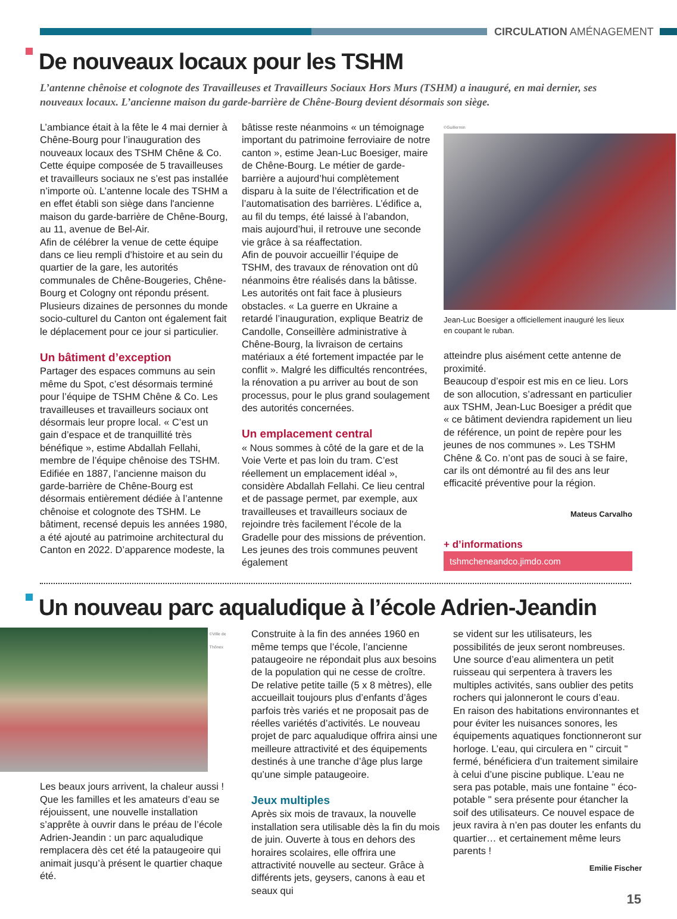CIRCULATION AMÉNAGEMENT
De nouveaux locaux pour les TSHM
L’antenne chênoise et colognote des Travailleuses et Travailleurs Sociaux Hors Murs (TSHM) a inauguré, en mai dernier, ses nouveaux locaux. L’ancienne maison du garde-barrière de Chêne-Bourg devient désormais son siège.
L’ambiance était à la fête le 4 mai dernier à Chêne-Bourg pour l’inauguration des nouveaux locaux des TSHM Chêne & Co. Cette équipe composée de 5 travailleuses et travailleurs sociaux ne s’est pas installée n’importe où. L’antenne locale des TSHM a en effet établi son siège dans l'ancienne maison du garde-barrière de Chêne-Bourg, au 11, avenue de Bel-Air.
Afin de célébrer la venue de cette équipe dans ce lieu rempli d’histoire et au sein du quartier de la gare, les autorités communales de Chêne-Bougeries, Chêne-Bourg et Cologny ont répondu présent. Plusieurs dizaines de personnes du monde socio-culturel du Canton ont également fait le déplacement pour ce jour si particulier.
Un bâtiment d’exception
Partager des espaces communs au sein même du Spot, c’est désormais terminé pour l’équipe de TSHM Chêne & Co. Les travailleuses et travailleurs sociaux ont désormais leur propre local. « C’est un gain d’espace et de tranquillité très bénéfique », estime Abdallah Fellahi, membre de l’équipe chênoise des TSHM.
Edifiée en 1887, l’ancienne maison du garde-barrière de Chêne-Bourg est désormais entièrement dédiée à l’antenne chênoise et colognote des TSHM. Le bâtiment, recensé depuis les années 1980, a été ajouté au patrimoine architectural du Canton en 2022. D’apparence modeste, la
bâtisse reste néanmoins « un témoignage important du patrimoine ferroviaire de notre canton », estime Jean-Luc Boesiger, maire de Chêne-Bourg. Le métier de garde-barrière a aujourd’hui complètement disparu à la suite de l’électrification et de l’automatisation des barrières. L’édifice a, au fil du temps, été laissé à l’abandon, mais aujourd’hui, il retrouve une seconde vie grâce à sa réaffectation.
Afin de pouvoir accueillir l’équipe de TSHM, des travaux de rénovation ont dû néanmoins être réalisés dans la bâtisse.
Les autorités ont fait face à plusieurs obstacles. « La guerre en Ukraine a retardé l’inauguration, explique Beatriz de Candolle, Conseillère administrative à Chêne-Bourg, la livraison de certains matériaux a été fortement impactée par le conflit ». Malgré les difficultés rencontrées, la rénovation a pu arriver au bout de son processus, pour le plus grand soulagement des autorités concernées.
Un emplacement central
« Nous sommes à côté de la gare et de la Voie Verte et pas loin du tram. C’est réellement un emplacement idéal », considère Abdallah Fellahi. Ce lieu central et de passage permet, par exemple, aux travailleuses et travailleurs sociaux de rejoindre très facilement l’école de la Gradelle pour des missions de prévention. Les jeunes des trois communes peuvent également
©Guillermin
Jean-Luc Boesiger a officiellement inauguré les lieux en coupant le ruban.
atteindre plus aisément cette antenne de proximité.
Beaucoup d’espoir est mis en ce lieu. Lors de son allocution, s’adressant en particulier aux TSHM, Jean-Luc Boesiger a prédit que « ce bâtiment deviendra rapidement un lieu de référence, un point de repère pour les jeunes de nos communes ». Les TSHM Chêne & Co. n’ont pas de souci à se faire, car ils ont démontré au fil des ans leur efficacité préventive pour la région.
Mateus Carvalho
+ d’informations
tshmcheneandco.jimdo.com
Un nouveau parc aqualudique à l’école Adrien-Jeandin
©Ville de Thônex
Les beaux jours arrivent, la chaleur aussi ! Que les familles et les amateurs d’eau se réjouissent, une nouvelle installation s’apprête à ouvrir dans le préau de l’école Adrien-Jeandin : un parc aqualudique remplacera dès cet été la pataugeoire qui animait jusqu’à présent le quartier chaque été.
Construite à la fin des années 1960 en même temps que l’école, l’ancienne pataugeoire ne répondait plus aux besoins de la population qui ne cesse de croître. De relative petite taille (5 x 8 mètres), elle accueillait toujours plus d’enfants d’âges parfois très variés et ne proposait pas de réelles variétés d’activités. Le nouveau projet de parc aqualudique offrira ainsi une meilleure attractivité et des équipements destinés à une tranche d’âge plus large qu’une simple pataugeoire.
Jeux multiples
Après six mois de travaux, la nouvelle installation sera utilisable dès la fin du mois de juin. Ouverte à tous en dehors des horaires scolaires, elle offrira une attractivité nouvelle au secteur. Grâce à différents jets, geysers, canons à eau et seaux qui
se vident sur les utilisateurs, les possibilités de jeux seront nombreuses. Une source d’eau alimentera un petit ruisseau qui serpentera à travers les multiples activités, sans oublier des petits rochers qui jalonneront le cours d’eau.
En raison des habitations environnantes et pour éviter les nuisances sonores, les équipements aquatiques fonctionneront sur horloge. L’eau, qui circulera en " circuit " fermé, bénéficiera d’un traitement similaire à celui d’une piscine publique. L’eau ne sera pas potable, mais une fontaine " éco-potable " sera présente pour étancher la soif des utilisateurs. Ce nouvel espace de jeux ravira à n’en pas douter les enfants du quartier… et certainement même leurs parents !
Emilie Fischer
15